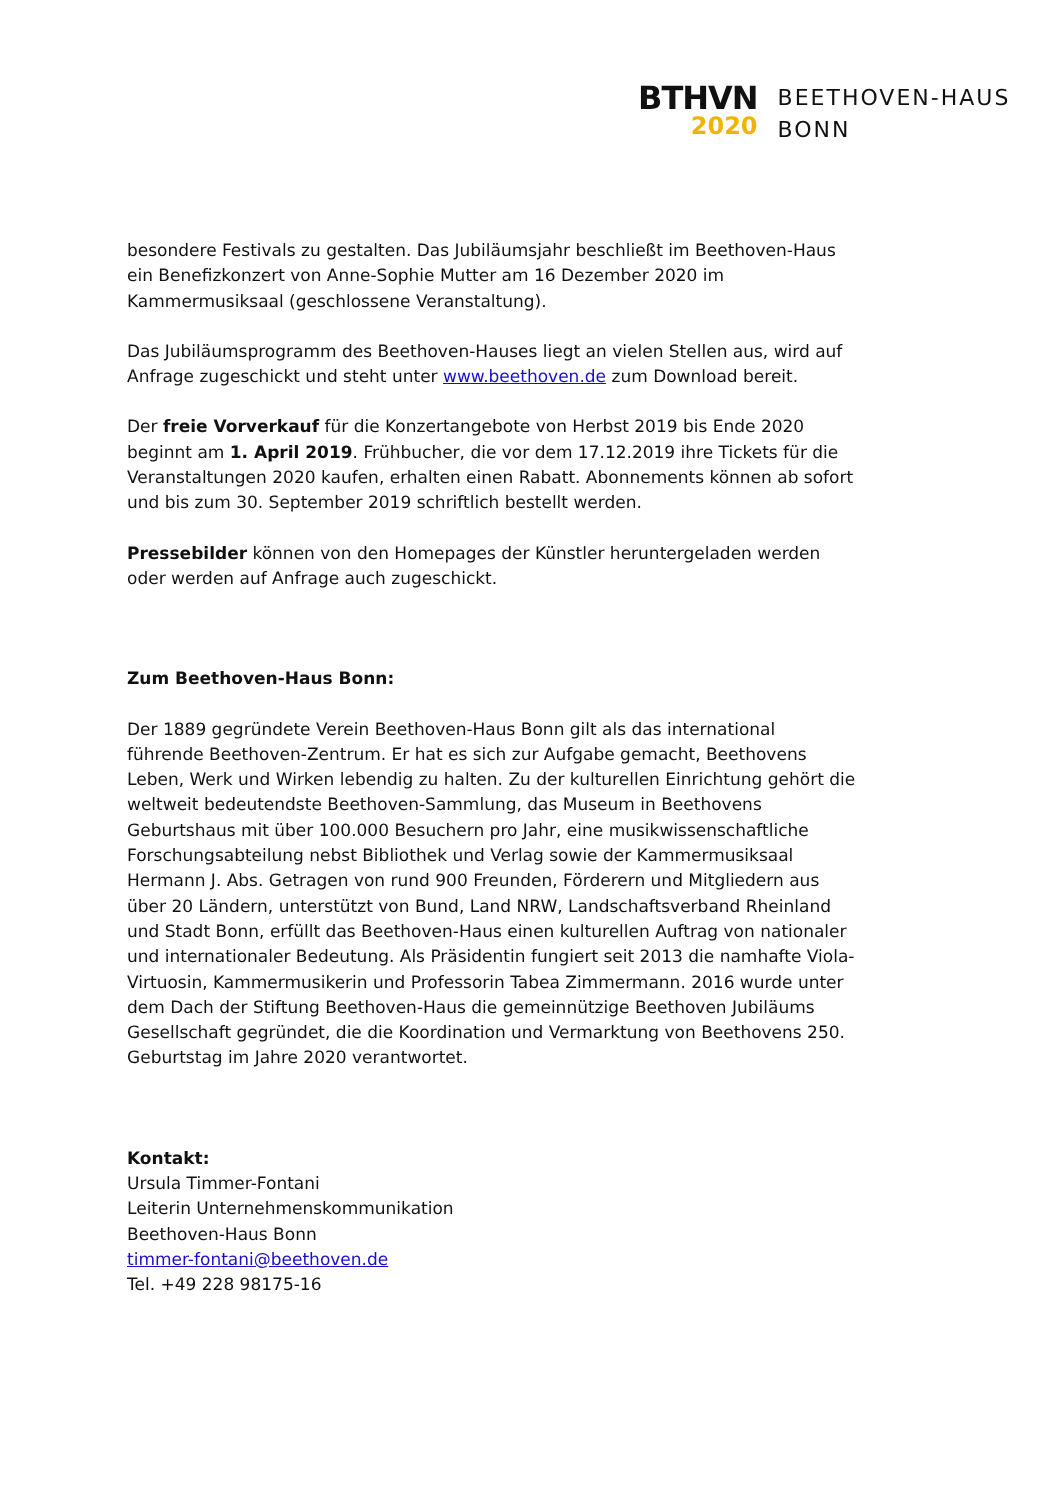BTHVN
2020
BEETHOVEN-HAUS
BONN
besondere Festivals zu gestalten. Das Jubiläumsjahr beschließt im Beethoven-Haus ein Benefizkonzert von Anne-Sophie Mutter am 16 Dezember 2020 im Kammermusiksaal (geschlossene Veranstaltung).
Das Jubiläumsprogramm des Beethoven-Hauses liegt an vielen Stellen aus, wird auf Anfrage zugeschickt und steht unter www.beethoven.de zum Download bereit.
Der freie Vorverkauf für die Konzertangebote von Herbst 2019 bis Ende 2020 beginnt am 1. April 2019. Frühbucher, die vor dem 17.12.2019 ihre Tickets für die Veranstaltungen 2020 kaufen, erhalten einen Rabatt. Abonnements können ab sofort und bis zum 30. September 2019 schriftlich bestellt werden.
Pressebilder können von den Homepages der Künstler heruntergeladen werden oder werden auf Anfrage auch zugeschickt.
Zum Beethoven-Haus Bonn:
Der 1889 gegründete Verein Beethoven-Haus Bonn gilt als das international führende Beethoven-Zentrum. Er hat es sich zur Aufgabe gemacht, Beethovens Leben, Werk und Wirken lebendig zu halten. Zu der kulturellen Einrichtung gehört die weltweit bedeutendste Beethoven-Sammlung, das Museum in Beethovens Geburtshaus mit über 100.000 Besuchern pro Jahr, eine musikwissenschaftliche Forschungsabteilung nebst Bibliothek und Verlag sowie der Kammermusiksaal Hermann J. Abs. Getragen von rund 900 Freunden, Förderern und Mitgliedern aus über 20 Ländern, unterstützt von Bund, Land NRW, Landschaftsverband Rheinland und Stadt Bonn, erfüllt das Beethoven-Haus einen kulturellen Auftrag von nationaler und internationaler Bedeutung. Als Präsidentin fungiert seit 2013 die namhafte Viola-Virtuosin, Kammermusikerin und Professorin Tabea Zimmermann. 2016 wurde unter dem Dach der Stiftung Beethoven-Haus die gemeinnützige Beethoven Jubiläums Gesellschaft gegründet, die die Koordination und Vermarktung von Beethovens 250. Geburtstag im Jahre 2020 verantwortet.
Kontakt:
Ursula Timmer-Fontani
Leiterin Unternehmenskommunikation
Beethoven-Haus Bonn
timmer-fontani@beethoven.de
Tel. +49 228 98175-16